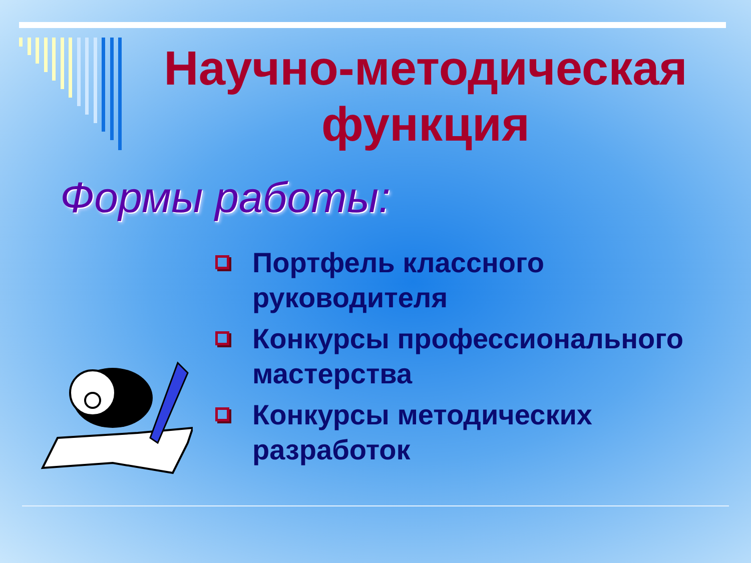Научно-методическая
функция
Формы работы:
Портфель классного руководителя
Конкурсы профессионального мастерства
Конкурсы методических разработок